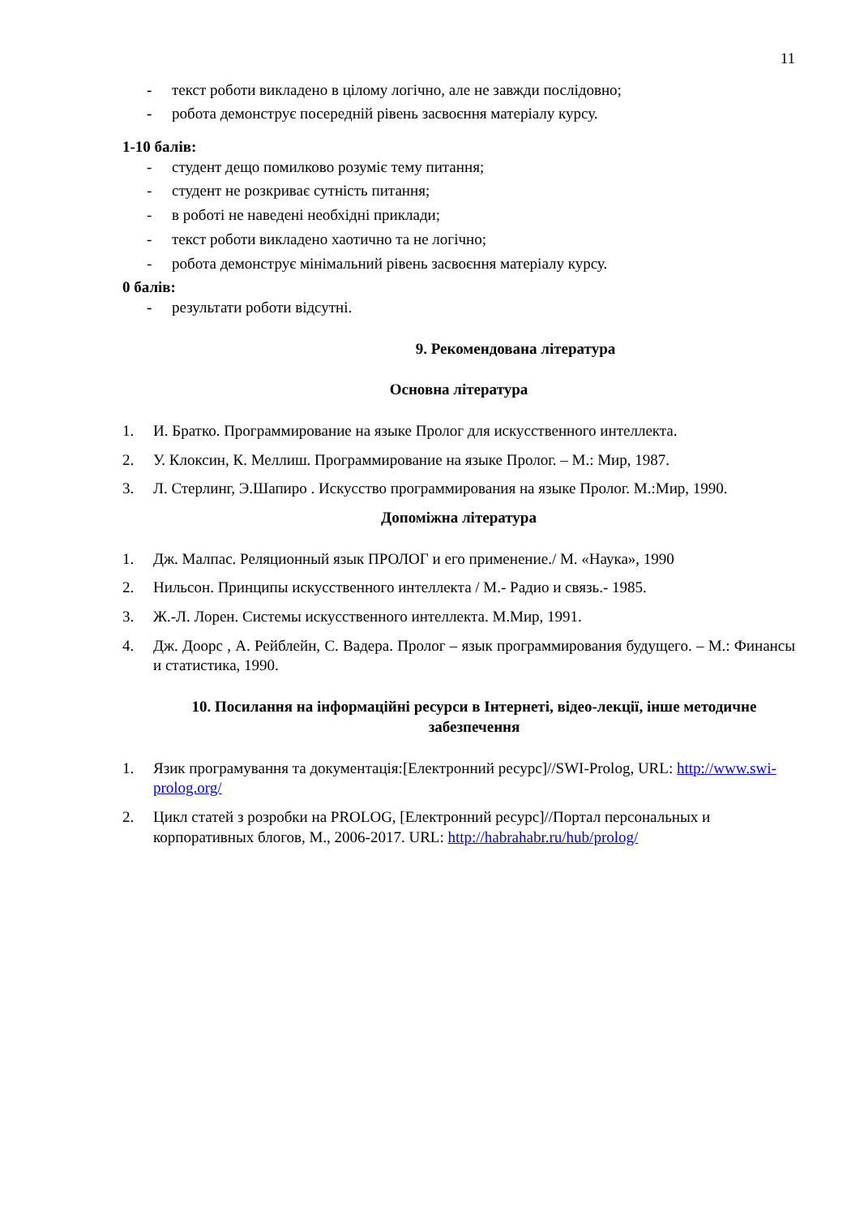11
- текст роботи викладено в цілому логічно, але не завжди послідовно;
- робота демонструє посередній рівень засвоєння матеріалу курсу.
1-10 балів:
- студент дещо помилково розуміє тему питання;
- студент не розкриває сутність питання;
- в роботі не наведені необхідні приклади;
- текст роботи викладено хаотично та не логічно;
- робота демонструє мінімальний рівень засвоєння матеріалу курсу.
0 балів:
- результати роботи відсутні.
9. Рекомендована література
Основна література
1. И. Братко. Программирование на языке Пролог для искусственного интеллекта.
2. У. Клоксин, К. Меллиш. Программирование на языке Пролог. – М.: Мир, 1987.
3. Л. Стерлинг, Э.Шапиро . Искусство программирования на языке Пролог. М.:Мир, 1990.
Допоміжна література
1. Дж. Малпас. Реляционный язык ПРОЛОГ и его применение./ М. «Наука», 1990
2. Нильсон. Принципы искусственного интеллекта / М.- Радио и связь.- 1985.
3. Ж.-Л. Лорен. Системы искусственного интеллекта. М.Мир, 1991.
4. Дж. Доорс , А. Рейблейн, С. Вадера. Пролог – язык программирования будущего. – М.: Финансы и статистика, 1990.
10. Посилання на інформаційні ресурси в Інтернеті, відео-лекції, інше методичне забезпечення
1. Язик програмування та документація:[Електронний ресурс]//SWI-Prolog, URL: http://www.swi-prolog.org/
2. Цикл статей з розробки на PROLOG, [Електронний ресурс]//Портал персональных и корпоративных блогов, М., 2006-2017. URL: http://habrahabr.ru/hub/prolog/